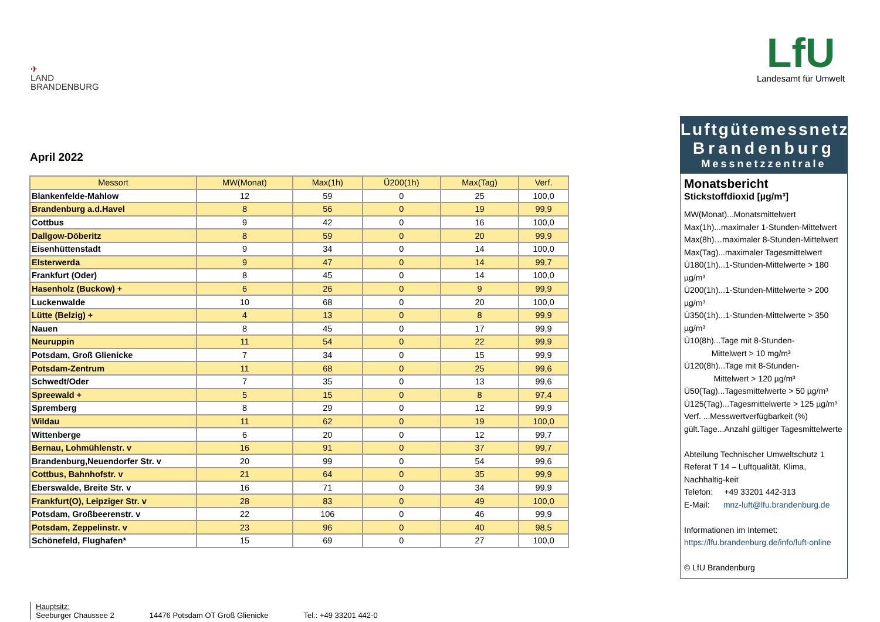✈
LAND
BRANDENBURG
LfU
Landesamt für Umwelt
April 2022
| Messort | MW(Monat) | Max(1h) | Ü200(1h) | Max(Tag) | Verf. |
| --- | --- | --- | --- | --- | --- |
| Blankenfelde-Mahlow | 12 | 59 | 0 | 25 | 100,0 |
| Brandenburg a.d.Havel | 8 | 56 | 0 | 19 | 99,9 |
| Cottbus | 9 | 42 | 0 | 16 | 100,0 |
| Dallgow-Döberitz | 8 | 59 | 0 | 20 | 99,9 |
| Eisenhüttenstadt | 9 | 34 | 0 | 14 | 100,0 |
| Elsterwerda | 9 | 47 | 0 | 14 | 99,7 |
| Frankfurt (Oder) | 8 | 45 | 0 | 14 | 100,0 |
| Hasenholz (Buckow) + | 6 | 26 | 0 | 9 | 99,9 |
| Luckenwalde | 10 | 68 | 0 | 20 | 100,0 |
| Lütte (Belzig) + | 4 | 13 | 0 | 8 | 99,9 |
| Nauen | 8 | 45 | 0 | 17 | 99,9 |
| Neuruppin | 11 | 54 | 0 | 22 | 99,9 |
| Potsdam, Groß Glienicke | 7 | 34 | 0 | 15 | 99,9 |
| Potsdam-Zentrum | 11 | 68 | 0 | 25 | 99,6 |
| Schwedt/Oder | 7 | 35 | 0 | 13 | 99,6 |
| Spreewald + | 5 | 15 | 0 | 8 | 97,4 |
| Spremberg | 8 | 29 | 0 | 12 | 99,9 |
| Wildau | 11 | 62 | 0 | 19 | 100,0 |
| Wittenberge | 6 | 20 | 0 | 12 | 99,7 |
| Bernau, Lohmühlenstr. v | 16 | 91 | 0 | 37 | 99,7 |
| Brandenburg,Neuendorfer Str. v | 20 | 99 | 0 | 54 | 99,6 |
| Cottbus, Bahnhofstr. v | 21 | 64 | 0 | 35 | 99,9 |
| Eberswalde, Breite Str. v | 16 | 71 | 0 | 34 | 99,9 |
| Frankfurt(O), Leipziger Str. v | 28 | 83 | 0 | 49 | 100,0 |
| Potsdam, Großbeerenstr. v | 22 | 106 | 0 | 46 | 99,9 |
| Potsdam, Zeppelinstr. v | 23 | 96 | 0 | 40 | 98,5 |
| Schönefeld, Flughafen* | 15 | 69 | 0 | 27 | 100,0 |
Luftgütemessnetz
Brandenburg
Messnetzzentrale
Monatsbericht
Stickstoffdioxid [µg/m³]
MW(Monat)...Monatsmittelwert
Max(1h)...maximaler 1-Stunden-Mittelwert
Max(8h)…maximaler 8-Stunden-Mittelwert
Max(Tag)...maximaler Tagesmittelwert
Ü180(1h)...1-Stunden-Mittelwerte > 180 µg/m³
Ü200(1h)...1-Stunden-Mittelwerte > 200 µg/m³
Ü350(1h)...1-Stunden-Mittelwerte > 350 µg/m³
Ü10(8h)...Tage mit 8-Stunden-
Mittelwert > 10 mg/m³
Ü120(8h)...Tage mit 8-Stunden-
Mittelwert > 120 µg/m³
Ü50(Tag)...Tagesmittelwerte > 50 µg/m³
Ü125(Tag)...Tagesmittelwerte > 125 µg/m³
Verf. ...Messwertverfügbarkeit (%)
gült.Tage...Anzahl gültiger Tagesmittelwerte
Abteilung Technischer Umweltschutz 1
Referat T 14 – Luftqualität, Klima, Nachhaltig-keit
Telefon: +49 33201 442-313
E-Mail: mnz-luft@lfu.brandenburg.de
Informationen im Internet:
https://lfu.brandenburg.de/info/luft-online
© LfU Brandenburg
Hauptsitz:
Seeburger Chaussee 2
14476 Potsdam OT Groß Glienicke
Tel.: +49 33201 442-0